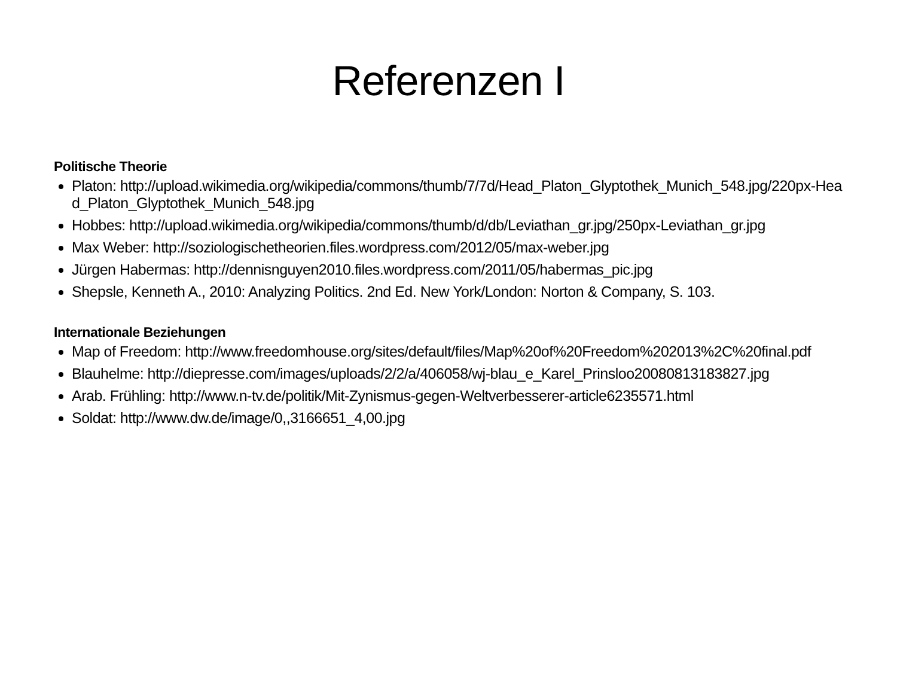Referenzen I
Politische Theorie
Platon: http://upload.wikimedia.org/wikipedia/commons/thumb/7/7d/Head_Platon_Glyptothek_Munich_548.jpg/220px-Head_Platon_Glyptothek_Munich_548.jpg
Hobbes: http://upload.wikimedia.org/wikipedia/commons/thumb/d/db/Leviathan_gr.jpg/250px-Leviathan_gr.jpg
Max Weber: http://soziologischetheorien.files.wordpress.com/2012/05/max-weber.jpg
Jürgen Habermas: http://dennisnguyen2010.files.wordpress.com/2011/05/habermas_pic.jpg
Shepsle, Kenneth A., 2010: Analyzing Politics. 2nd Ed. New York/London: Norton & Company, S. 103.
Internationale Beziehungen
Map of Freedom: http://www.freedomhouse.org/sites/default/files/Map%20of%20Freedom%202013%2C%20final.pdf
Blauhelme: http://diepresse.com/images/uploads/2/2/a/406058/wj-blau_e_Karel_Prinsloo20080813183827.jpg
Arab. Frühling: http://www.n-tv.de/politik/Mit-Zynismus-gegen-Weltverbesserer-article6235571.html
Soldat: http://www.dw.de/image/0,,3166651_4,00.jpg